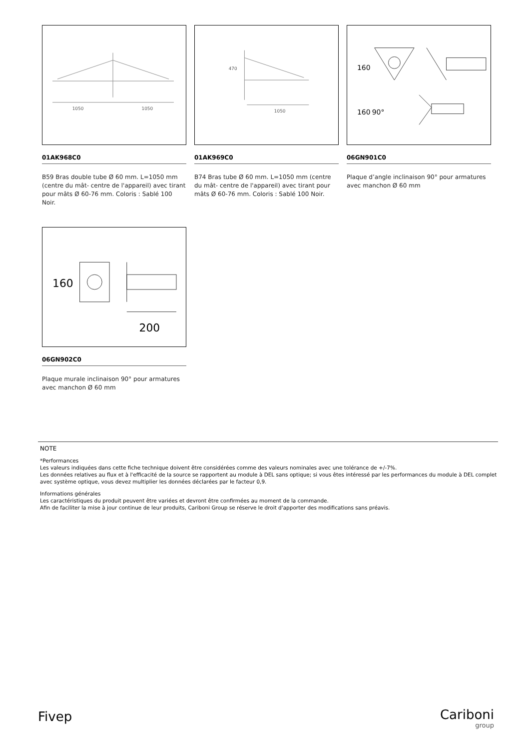1050
1050
01AK968C0
B59 Bras double tube Ø 60 mm. L=1050 mm (centre du mât- centre de l'appareil) avec tirant pour mâts Ø 60-76 mm. Coloris : Sablé 100 Noir.
1050
470
01AK969C0
B74 Bras tube Ø 60 mm. L=1050 mm (centre du mât- centre de l'appareil) avec tirant pour mâts Ø 60-76 mm. Coloris : Sablé 100 Noir.
160
160
90°
06GN901C0
Plaque d’angle inclinaison 90° pour armatures avec manchon Ø 60 mm
160
200
06GN902C0
Plaque murale inclinaison 90° pour armatures avec manchon Ø 60 mm
NOTE
*Performances
Les valeurs indiquées dans cette fiche technique doivent être considérées comme des valeurs nominales avec une tolérance de +/-7%.
Les données relatives au flux et à l'efficacité de la source se rapportent au module à DEL sans optique; si vous êtes intéressé par les performances du module à DEL complet avec système optique, vous devez multiplier les données déclarées par le facteur 0,9.
Informations générales
Les caractéristiques du produit peuvent être variées et devront être confirmées au moment de la commande.
Afin de faciliter la mise à jour continue de leur produits, Cariboni Group se réserve le droit d'apporter des modifications sans préavis.
Fivep Cariboni
group